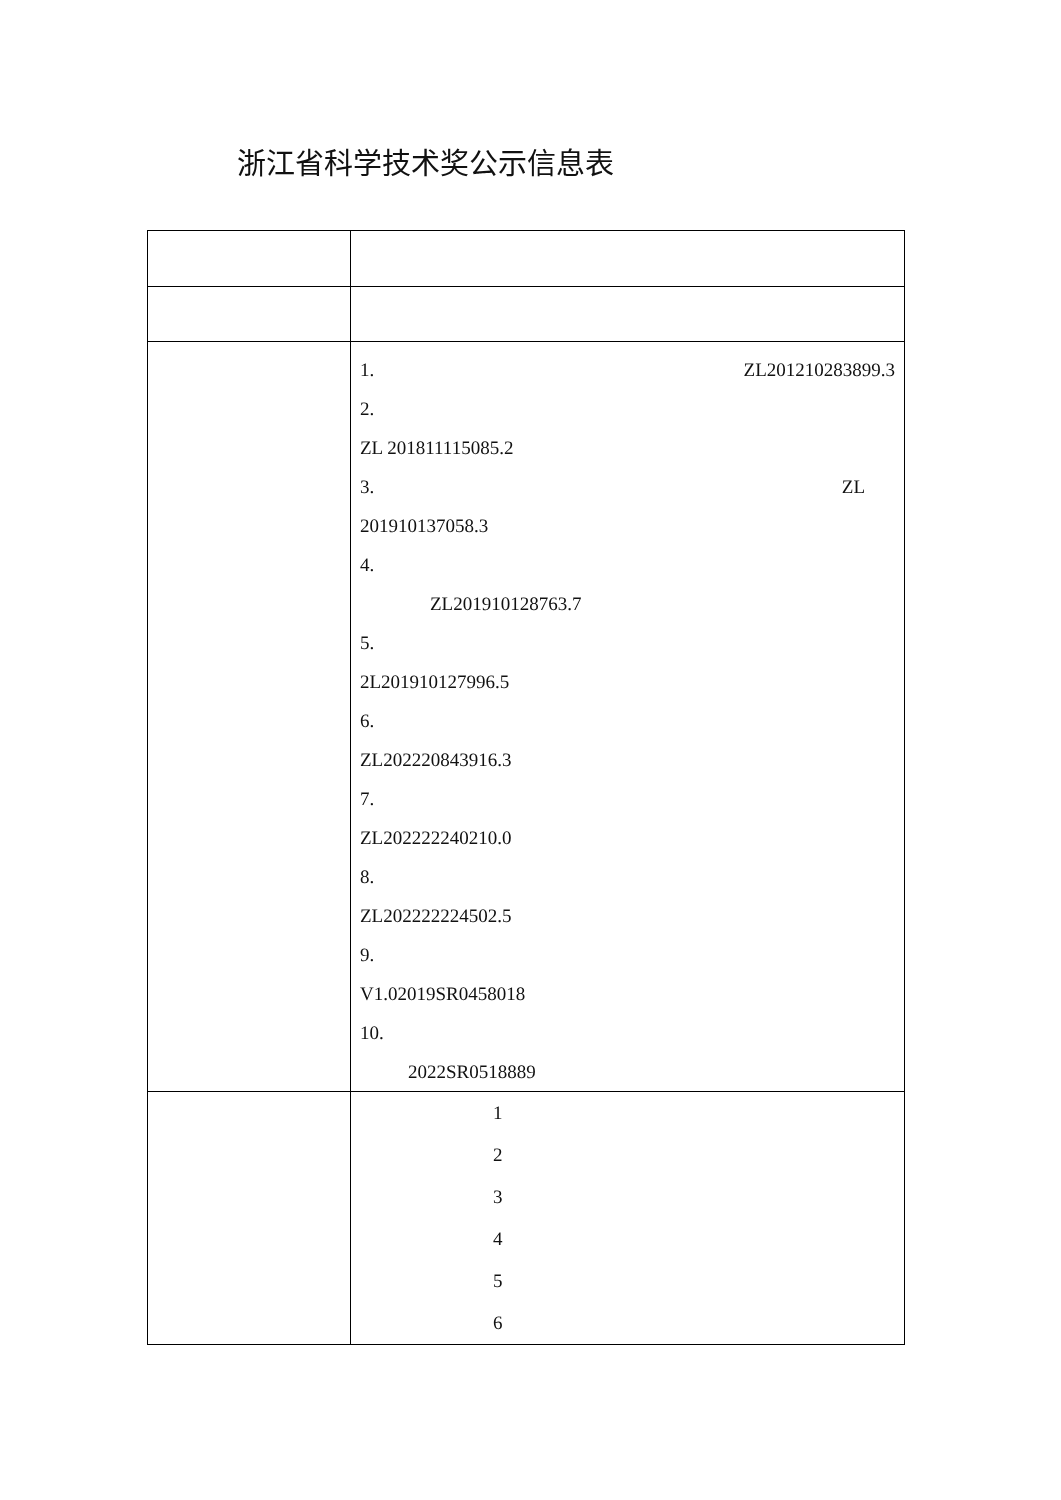浙江省科学技术奖公示信息表
| | 1. ZL201210283899.3 2. ZL 201811115085.2 3. ZL 201910137058.3 4. ZL201910128763.7 5. 2L201910127996.5 6. ZL202220843916.3 7. ZL202222240210.0 8. ZL202222224502.5 9. V1.02019SR0458018 10. 2022SR0518889 |
| | 1 2 3 4 5 6 |